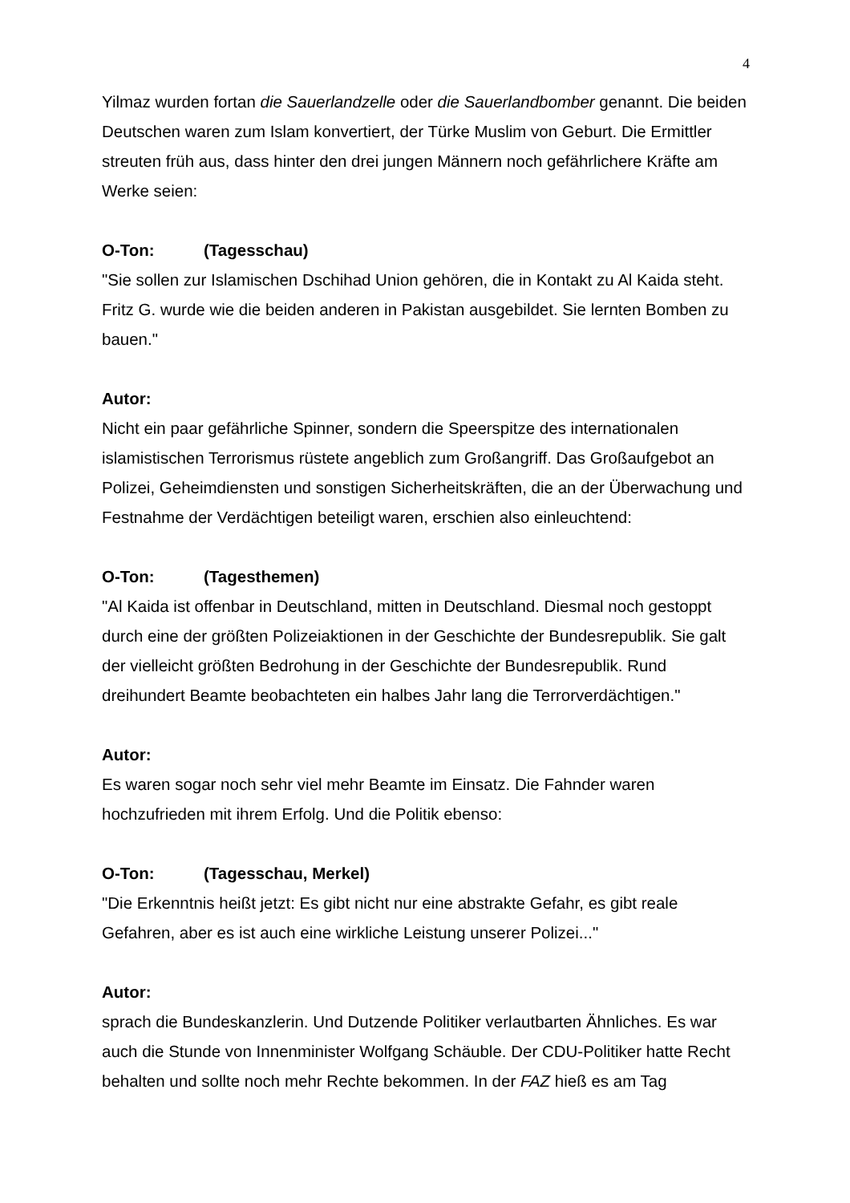4
Yilmaz wurden fortan die Sauerlandzelle oder die Sauerlandbomber genannt. Die beiden Deutschen waren zum Islam konvertiert, der Türke Muslim von Geburt. Die Ermittler streuten früh aus, dass hinter den drei jungen Männern noch gefährlichere Kräfte am Werke seien:
O-Ton: (Tagesschau)
"Sie sollen zur Islamischen Dschihad Union gehören, die in Kontakt zu Al Kaida steht. Fritz G. wurde wie die beiden anderen in Pakistan ausgebildet. Sie lernten Bomben zu bauen."
Autor:
Nicht ein paar gefährliche Spinner, sondern die Speerspitze des internationalen islamistischen Terrorismus rüstete angeblich zum Großangriff. Das Großaufgebot an Polizei, Geheimdiensten und sonstigen Sicherheitskräften, die an der Überwachung und Festnahme der Verdächtigen beteiligt waren, erschien also einleuchtend:
O-Ton: (Tagesthemen)
"Al Kaida ist offenbar in Deutschland, mitten in Deutschland. Diesmal noch gestoppt durch eine der größten Polizeiaktionen in der Geschichte der Bundesrepublik. Sie galt der vielleicht größten Bedrohung in der Geschichte der Bundesrepublik. Rund dreihundert Beamte beobachteten ein halbes Jahr lang die Terrorverdächtigen."
Autor:
Es waren sogar noch sehr viel mehr Beamte im Einsatz. Die Fahnder waren hochzufrieden mit ihrem Erfolg. Und die Politik ebenso:
O-Ton: (Tagesschau, Merkel)
"Die Erkenntnis heißt jetzt: Es gibt nicht nur eine abstrakte Gefahr, es gibt reale Gefahren, aber es ist auch eine wirkliche Leistung unserer Polizei..."
Autor:
sprach die Bundeskanzlerin. Und Dutzende Politiker verlautbarten Ähnliches. Es war auch die Stunde von Innenminister Wolfgang Schäuble. Der CDU-Politiker hatte Recht behalten und sollte noch mehr Rechte bekommen. In der FAZ hieß es am Tag